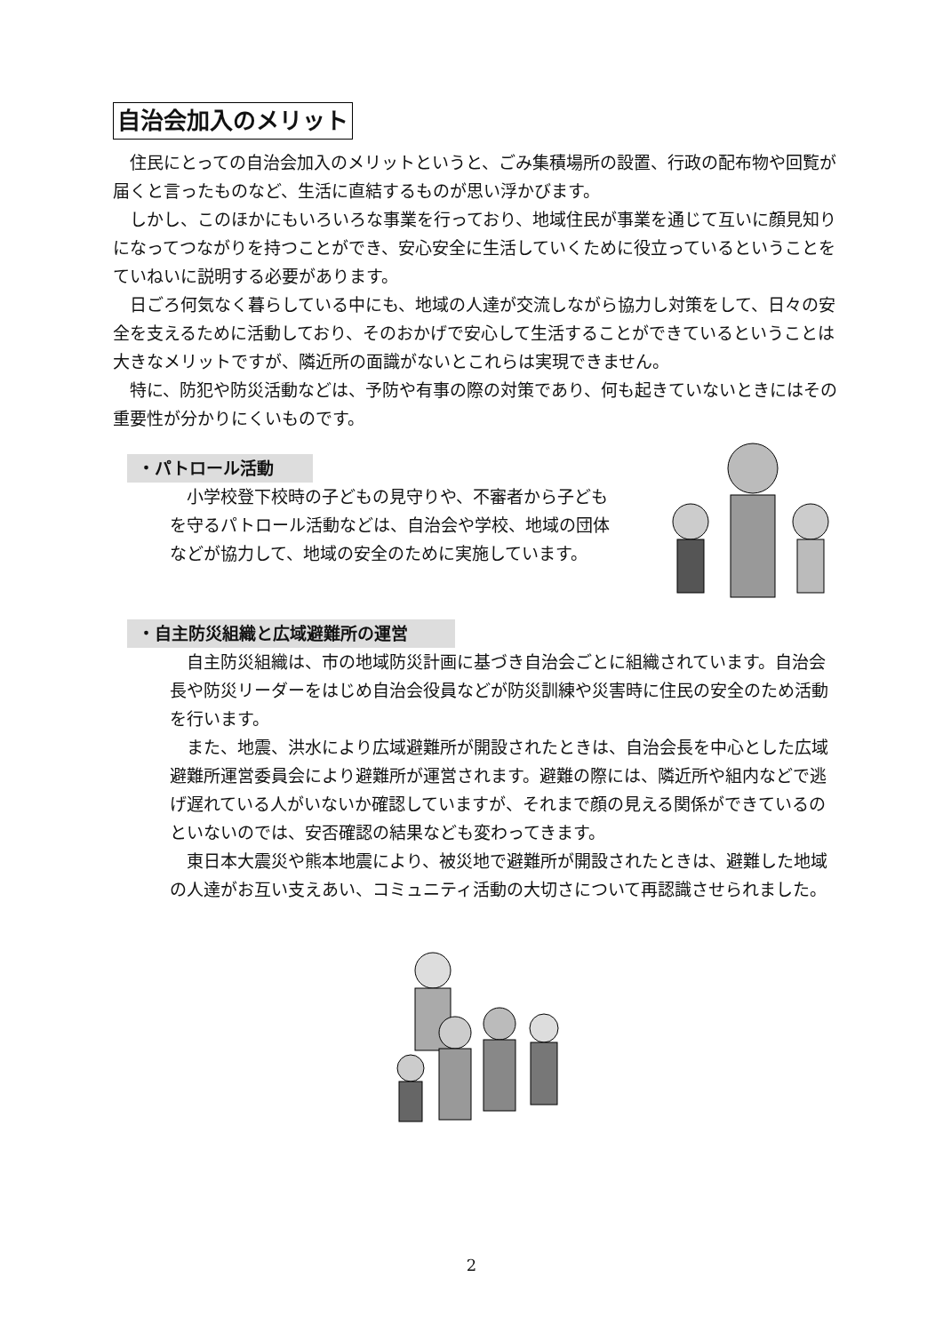自治会加入のメリット
住民にとっての自治会加入のメリットというと、ごみ集積場所の設置、行政の配布物や回覧が届くと言ったものなど、生活に直結するものが思い浮かびます。
しかし、このほかにもいろいろな事業を行っており、地域住民が事業を通じて互いに顔見知りになってつながりを持つことができ、安心安全に生活していくために役立っているということをていねいに説明する必要があります。
日ごろ何気なく暮らしている中にも、地域の人達が交流しながら協力し対策をして、日々の安全を支えるために活動しており、そのおかげで安心して生活することができているということは大きなメリットですが、隣近所の面識がないとこれらは実現できません。
特に、防犯や防災活動などは、予防や有事の際の対策であり、何も起きていないときにはその重要性が分かりにくいものです。
・パトロール活動
小学校登下校時の子どもの見守りや、不審者から子どもを守るパトロール活動などは、自治会や学校、地域の団体などが協力して、地域の安全のために実施しています。
・自主防災組織と広域避難所の運営
自主防災組織は、市の地域防災計画に基づき自治会ごとに組織されています。自治会長や防災リーダーをはじめ自治会役員などが防災訓練や災害時に住民の安全のため活動を行います。
また、地震、洪水により広域避難所が開設されたときは、自治会長を中心とした広域避難所運営委員会により避難所が運営されます。避難の際には、隣近所や組内などで逃げ遅れている人がいないか確認していますが、それまで顔の見える関係ができているのといないのでは、安否確認の結果なども変わってきます。
東日本大震災や熊本地震により、被災地で避難所が開設されたときは、避難した地域の人達がお互い支えあい、コミュニティ活動の大切さについて再認識させられました。
2